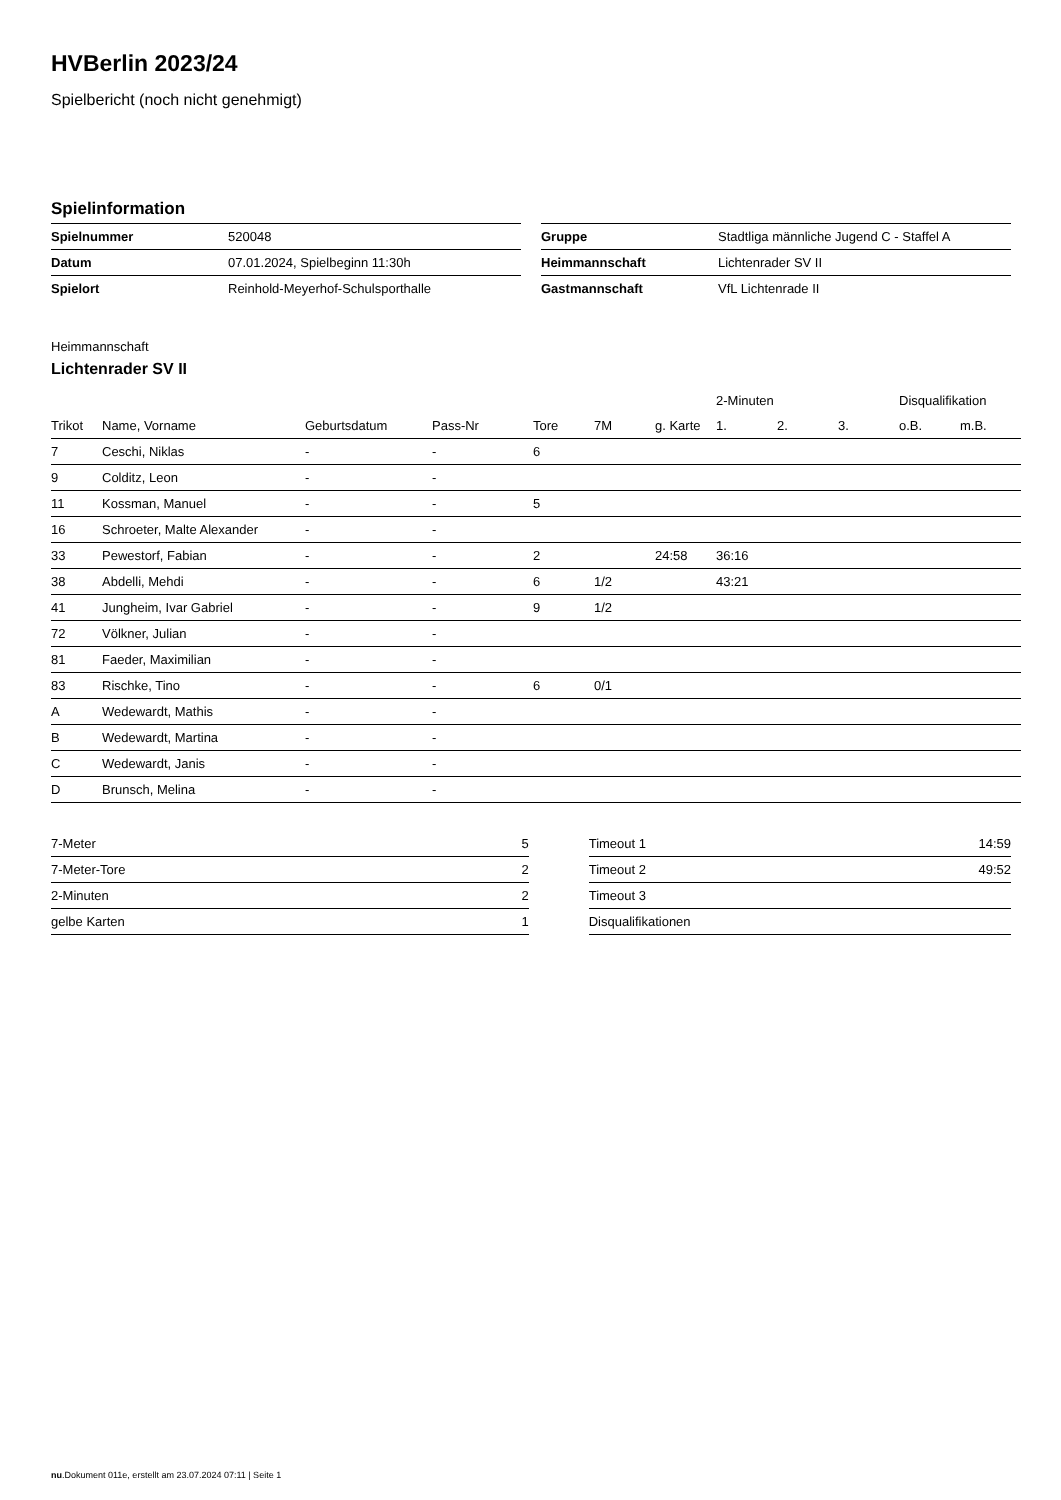HVBerlin 2023/24
Spielbericht (noch nicht genehmigt)
Spielinformation
| Spielnummer | 520048 |
| Datum | 07.01.2024, Spielbeginn 11:30h |
| Spielort | Reinhold-Meyerhof-Schulsporthalle |
| Gruppe | Stadtliga männliche Jugend C - Staffel A |
| Heimmannschaft | Lichtenrader SV II |
| Gastmannschaft | VfL Lichtenrade II |
Heimmannschaft
Lichtenrader SV II
| | | | | | | | 2-Minuten | | | Disqualifikation | |
| --- | --- | --- | --- | --- | --- | --- | --- | --- | --- | --- | --- |
| Trikot | Name, Vorname | Geburtsdatum | Pass-Nr | Tore | 7M | g. Karte | 1. | 2. | 3. | o.B. | m.B. |
| 7 | Ceschi, Niklas | - | - | 6 | | | | | | | |
| 9 | Colditz, Leon | - | - | | | | | | | | |
| 11 | Kossman, Manuel | - | - | 5 | | | | | | | |
| 16 | Schroeter, Malte Alexander | - | - | | | | | | | | |
| 33 | Pewestorf, Fabian | - | - | 2 | | 24:58 | 36:16 | | | | |
| 38 | Abdelli, Mehdi | - | - | 6 | 1/2 | | 43:21 | | | | |
| 41 | Jungheim, Ivar Gabriel | - | - | 9 | 1/2 | | | | | | |
| 72 | Völkner, Julian | - | - | | | | | | | | |
| 81 | Faeder, Maximilian | - | - | | | | | | | | |
| 83 | Rischke, Tino | - | - | 6 | 0/1 | | | | | | |
| A | Wedewardt, Mathis | - | - | | | | | | | | |
| B | Wedewardt, Martina | - | - | | | | | | | | |
| C | Wedewardt, Janis | - | - | | | | | | | | |
| D | Brunsch, Melina | - | - | | | | | | | | |
| 7-Meter | 5 |
| 7-Meter-Tore | 2 |
| 2-Minuten | 2 |
| gelbe Karten | 1 |
| Timeout 1 | 14:59 |
| Timeout 2 | 49:52 |
| Timeout 3 | |
| Disqualifikationen | |
nu.Dokument 011e, erstellt am 23.07.2024 07:11 | Seite 1